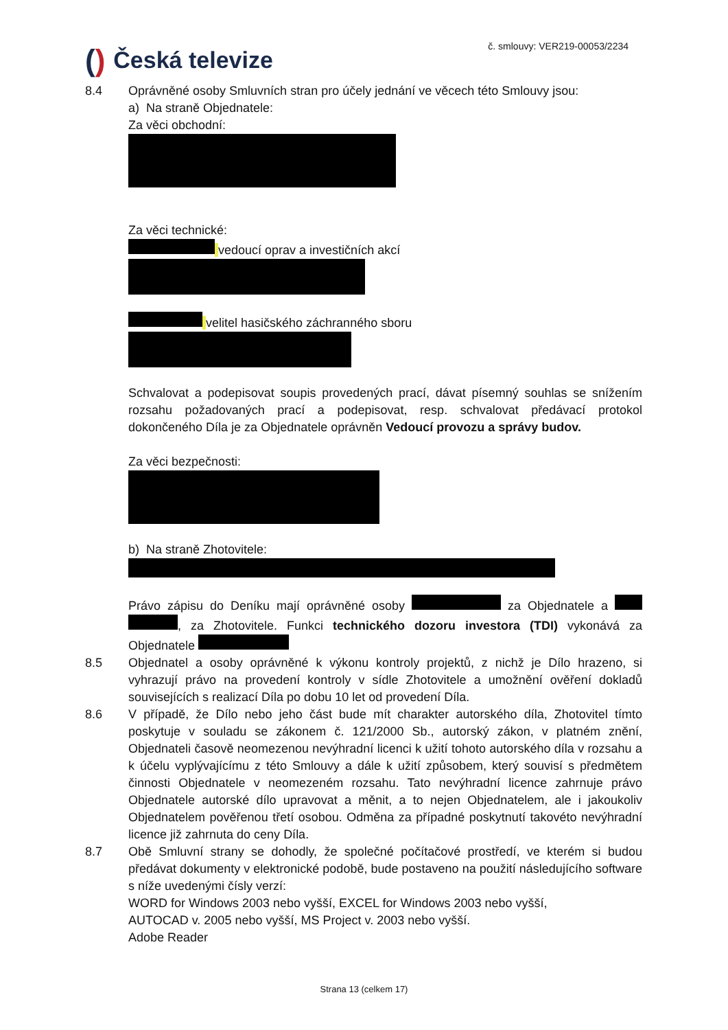() Česká televize
č. smlouvy: VER219-00053/2234
8.4 Oprávněné osoby Smluvních stran pro účely jednání ve věcech této Smlouvy jsou:
a) Na straně Objednatele:
Za věci obchodní:
Za věci technické:
vedoucí oprav a investičních akcí
velitel hasičského záchranného sboru
Schvalovat a podepisovat soupis provedených prací, dávat písemný souhlas se snížením rozsahu požadovaných prací a podepisovat, resp. schvalovat předávací protokol dokončeného Díla je za Objednatele oprávněn Vedoucí provozu a správy budov.
Za věci bezpečnosti:
b) Na straně Zhotovitele:
Právo zápisu do Deníku mají oprávněné osoby za Objednatele a , za Zhotovitele. Funkci technického dozoru investora (TDI) vykonává za Objednatele
8.5 Objednatel a osoby oprávněné k výkonu kontroly projektů, z nichž je Dílo hrazeno, si vyhrazují právo na provedení kontroly v sídle Zhotovitele a umožnění ověření dokladů souvisejících s realizací Díla po dobu 10 let od provedení Díla.
8.6 V případě, že Dílo nebo jeho část bude mít charakter autorského díla, Zhotovitel tímto poskytuje v souladu se zákonem č. 121/2000 Sb., autorský zákon, v platném znění, Objednateli časově neomezenou nevýhradní licenci k užití tohoto autorského díla v rozsahu a k účelu vyplývajícímu z této Smlouvy a dále k užití způsobem, který souvisí s předmětem činnosti Objednatele v neomezeném rozsahu. Tato nevýhradní licence zahrnuje právo Objednatele autorské dílo upravovat a měnit, a to nejen Objednatelem, ale i jakoukoliv Objednatelem pověřenou třetí osobou. Odměna za případné poskytnutí takovéto nevýhradní licence již zahrnuta do ceny Díla.
8.7 Obě Smluvní strany se dohodly, že společné počítačové prostředí, ve kterém si budou předávat dokumenty v elektronické podobě, bude postaveno na použití následujícího software s níže uvedenými čísly verzí:
WORD for Windows 2003 nebo vyšší, EXCEL for Windows 2003 nebo vyšší,
AUTOCAD v. 2005 nebo vyšší, MS Project v. 2003 nebo vyšší.
Adobe Reader
Strana 13 (celkem 17)